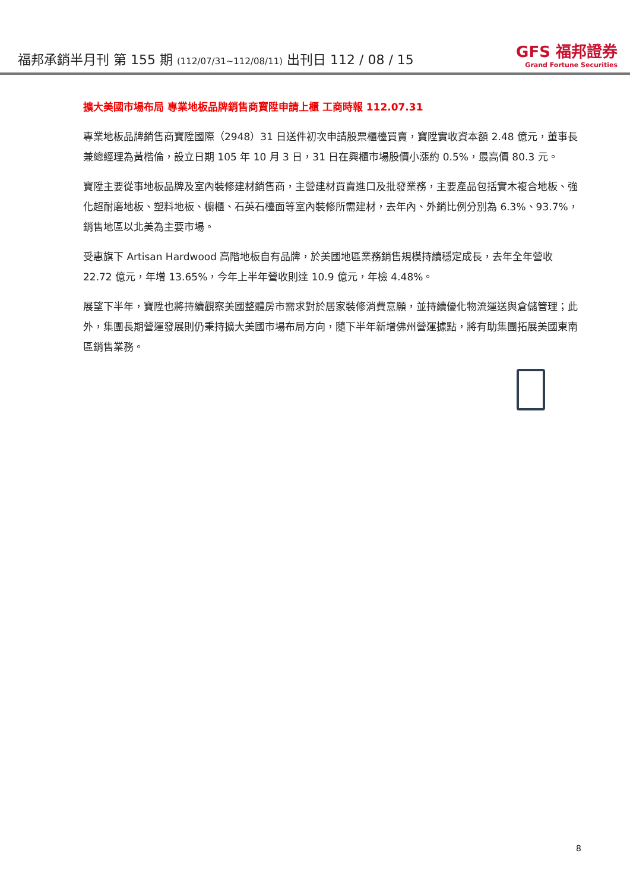福邦承銷半月刊 第 155 期 (112/07/31~112/08/11) 出刊日 112 / 08 / 15
GFS 福邦證券
Grand Fortune Securities
擴大美國市場布局 專業地板品牌銷售商寶陞申請上櫃 工商時報 112.07.31
專業地板品牌銷售商寶陞國際（2948）31 日送件初次申請股票櫃檯買賣，寶陞實收資本額 2.48 億元，董事長兼總經理為黃楷倫，設立日期 105 年 10 月 3 日，31 日在興櫃市場股價小漲約 0.5%，最高價 80.3 元。
寶陞主要從事地板品牌及室內裝修建材銷售商，主營建材買賣進口及批發業務，主要產品包括實木複合地板、強化超耐磨地板、塑料地板、櫥櫃、石英石檯面等室內裝修所需建材，去年內、外銷比例分別為 6.3%、93.7%，銷售地區以北美為主要市場。
受惠旗下 Artisan Hardwood 高階地板自有品牌，於美國地區業務銷售規模持續穩定成長，去年全年營收 22.72 億元，年增 13.65%，今年上半年營收則達 10.9 億元，年檢 4.48%。
展望下半年，寶陞也將持續觀察美國整體房市需求對於居家裝修消費意願，並持續優化物流運送與倉儲管理；此外，集團長期營運發展則仍秉持擴大美國市場布局方向，隨下半年新增佛州營運據點，將有助集團拓展美國東南區銷售業務。
8